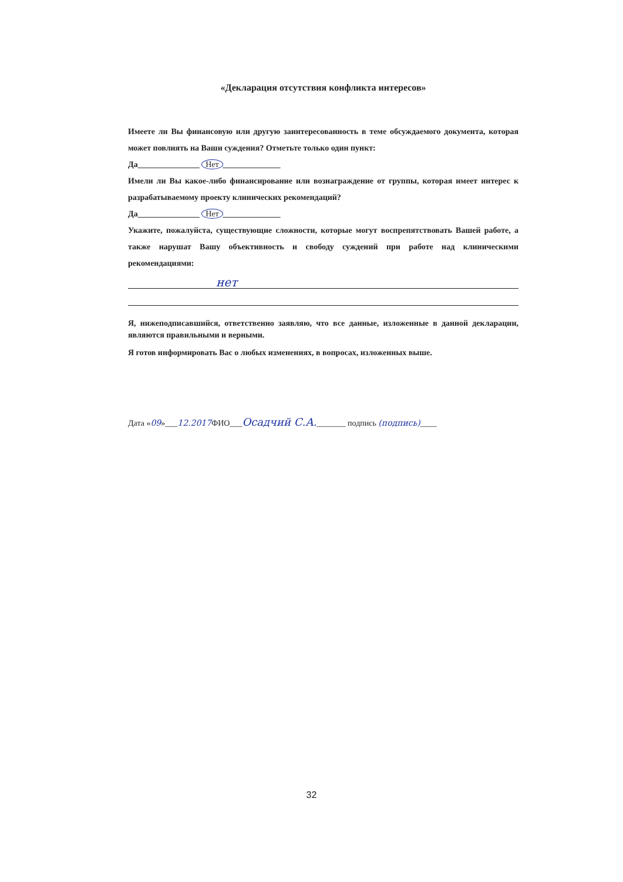«Декларация отсутствия конфликта интересов»
Имеете ли Вы финансовую или другую заинтересованность в теме обсуждаемого документа, которая может повлиять на Ваши суждения? Отметьте только один пункт:
Да_______________ Нет ______________
Имели ли Вы какое-либо финансирование или вознаграждение от группы, которая имеет интерес к разрабатываемому проекту клинических рекомендаций?
Да_______________ Нет ______________
Укажите, пожалуйста, существующие сложности, которые могут воспрепятствовать Вашей работе, а также нарушат Вашу объективность и свободу суждений при работе над клиническими рекомендациями:
нет
Я, нижеподписавшийся, ответственно заявляю, что все данные, изложенные в данной декларации, являются правильными и верными.
Я готов информировать Вас о любых изменениях, в вопросах, изложенных выше.
Дата «09»___12.2017 ФИО___Осадчий С.А._______ подпись (подпись)____
32